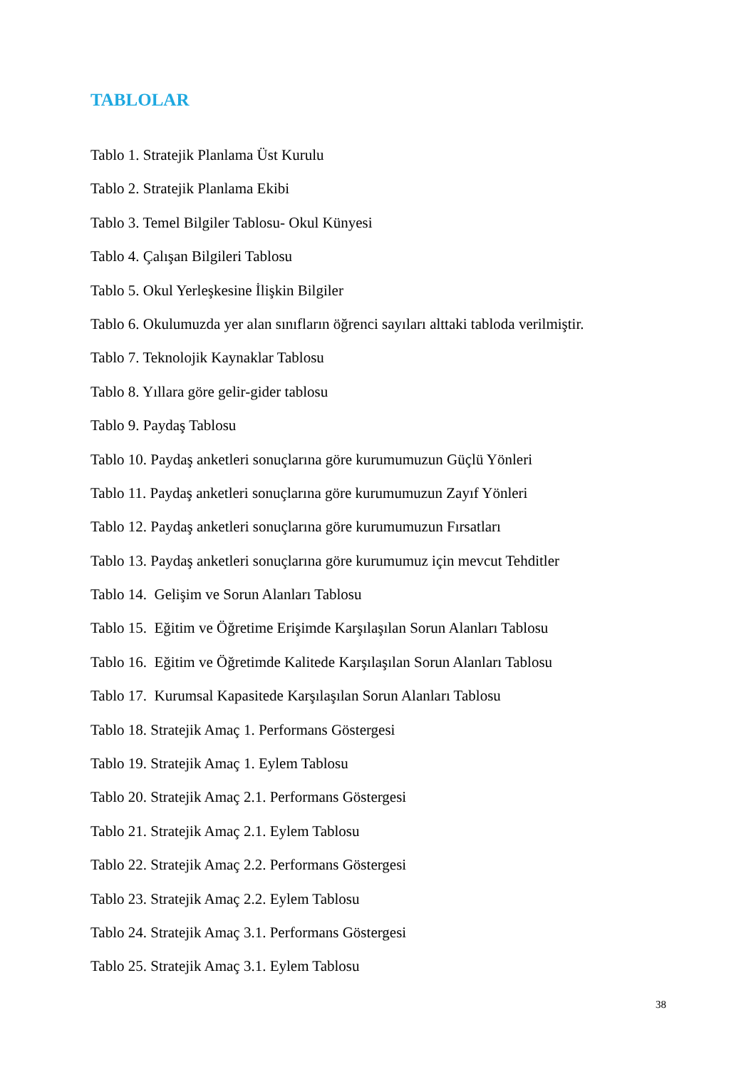TABLOLAR
Tablo 1. Stratejik Planlama Üst Kurulu
Tablo 2. Stratejik Planlama Ekibi
Tablo 3. Temel Bilgiler Tablosu- Okul Künyesi
Tablo 4. Çalışan Bilgileri Tablosu
Tablo 5. Okul Yerleşkesine İlişkin Bilgiler
Tablo 6. Okulumuzda yer alan sınıfların öğrenci sayıları alttaki tabloda verilmiştir.
Tablo 7. Teknolojik Kaynaklar Tablosu
Tablo 8. Yıllara göre gelir-gider tablosu
Tablo 9. Paydaş Tablosu
Tablo 10. Paydaş anketleri sonuçlarına göre kurumumuzun Güçlü Yönleri
Tablo 11. Paydaş anketleri sonuçlarına göre kurumumuzun Zayıf Yönleri
Tablo 12. Paydaş anketleri sonuçlarına göre kurumumuzun Fırsatları
Tablo 13. Paydaş anketleri sonuçlarına göre kurumumuz için mevcut Tehditler
Tablo 14. Gelişim ve Sorun Alanları Tablosu
Tablo 15. Eğitim ve Öğretime Erişimde Karşılaşılan Sorun Alanları Tablosu
Tablo 16. Eğitim ve Öğretimde Kalitede Karşılaşılan Sorun Alanları Tablosu
Tablo 17. Kurumsal Kapasitede Karşılaşılan Sorun Alanları Tablosu
Tablo 18. Stratejik Amaç 1. Performans Göstergesi
Tablo 19. Stratejik Amaç 1. Eylem Tablosu
Tablo 20. Stratejik Amaç 2.1. Performans Göstergesi
Tablo 21. Stratejik Amaç 2.1. Eylem Tablosu
Tablo 22. Stratejik Amaç 2.2. Performans Göstergesi
Tablo 23. Stratejik Amaç 2.2. Eylem Tablosu
Tablo 24. Stratejik Amaç 3.1. Performans Göstergesi
Tablo 25. Stratejik Amaç 3.1. Eylem Tablosu
38